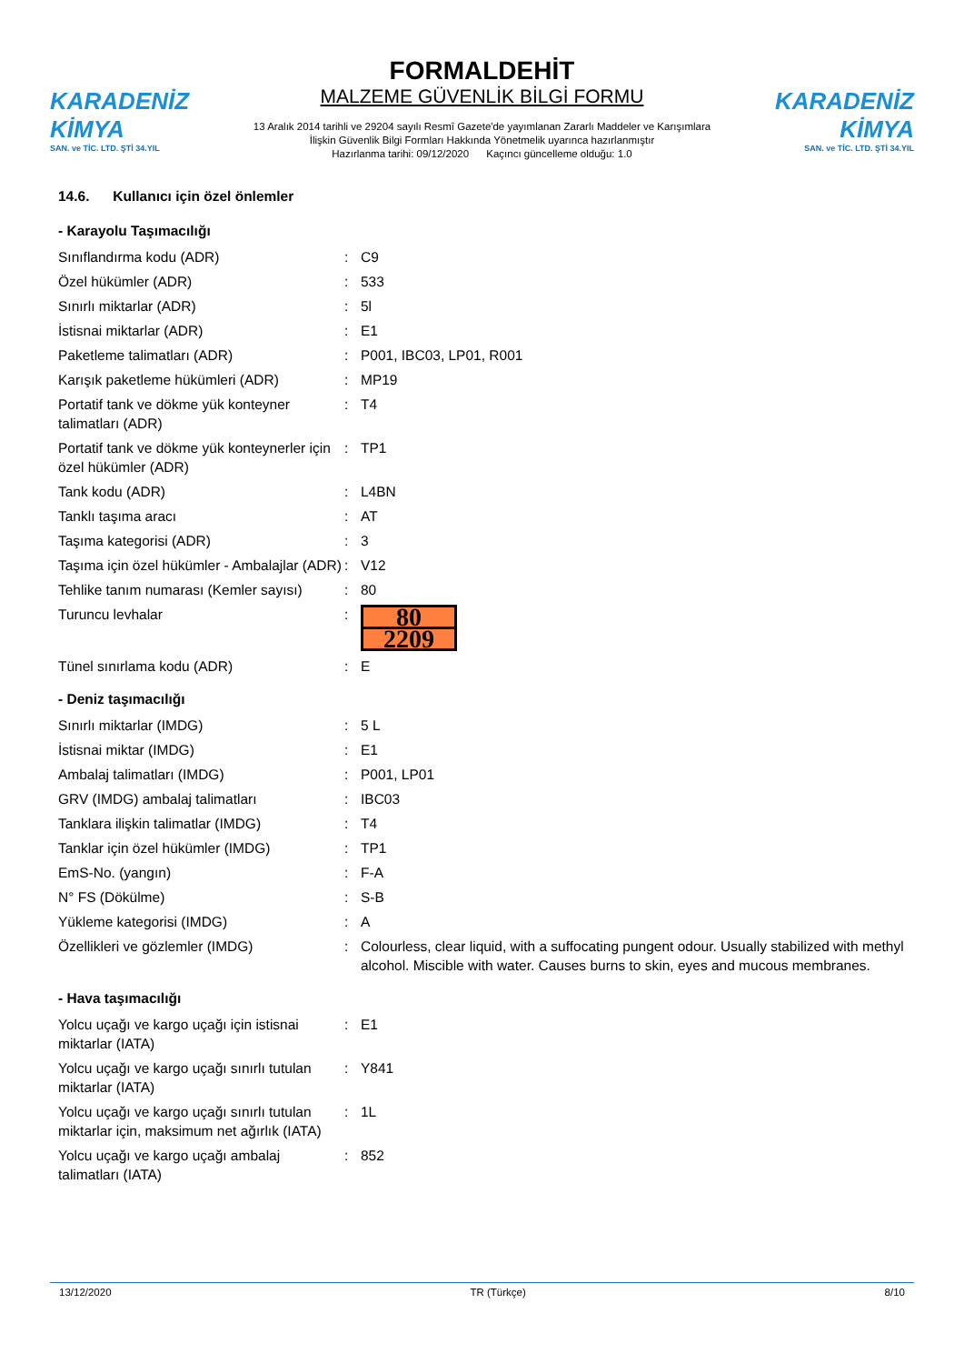KARADENİZ KİMYA
SAN. ve TİC. LTD. ŞTİ 34.YIL
FORMALDEHİT
MALZEME GÜVENLİK BİLGİ FORMU
13 Aralık 2014 tarihli ve 29204 sayılı Resmî Gazete'de yayımlanan Zararlı Maddeler ve Karışımlara İlişkin Güvenlik Bilgi Formları Hakkında Yönetmelik uyarınca hazırlanmıştır
Hazırlanma tarihi: 09/12/2020 Kaçıncı güncelleme olduğu: 1.0
KARADENİZ KİMYA
SAN. ve TİC. LTD. ŞTİ 34.YIL
14.6. Kullanıcı için özel önlemler
- Karayolu Taşımacılığı
| Sınıflandırma kodu (ADR) | : | C9 |
| Özel hükümler (ADR) | : | 533 |
| Sınırlı miktarlar (ADR) | : | 5l |
| İstisnai miktarlar (ADR) | : | E1 |
| Paketleme talimatları (ADR) | : | P001, IBC03, LP01, R001 |
| Karışık paketleme hükümleri (ADR) | : | MP19 |
| Portatif tank ve dökme yük konteyner talimatları (ADR) | : | T4 |
| Portatif tank ve dökme yük konteynerler için özel hükümler (ADR) | : | TP1 |
| Tank kodu (ADR) | : | L4BN |
| Tanklı taşıma aracı | : | AT |
| Taşıma kategorisi (ADR) | : | 3 |
| Taşıma için özel hükümler - Ambalajlar (ADR) | : | V12 |
| Tehlike tanım numarası (Kemler sayısı) | : | 80 |
| Turuncu levhalar | : | 80 2209 |
| Tünel sınırlama kodu (ADR) | : | E |
- Deniz taşımacılığı
| Sınırlı miktarlar (IMDG) | : | 5 L |
| İstisnai miktar (IMDG) | : | E1 |
| Ambalaj talimatları (IMDG) | : | P001, LP01 |
| GRV (IMDG) ambalaj talimatları | : | IBC03 |
| Tanklara ilişkin talimatlar (IMDG) | : | T4 |
| Tanklar için özel hükümler (IMDG) | : | TP1 |
| EmS-No. (yangın) | : | F-A |
| N° FS (Dökülme) | : | S-B |
| Yükleme kategorisi (IMDG) | : | A |
| Özellikleri ve gözlemler (IMDG) | : | Colourless, clear liquid, with a suffocating pungent odour. Usually stabilized with methyl alcohol. Miscible with water. Causes burns to skin, eyes and mucous membranes. |
- Hava taşımacılığı
| Yolcu uçağı ve kargo uçağı için istisnai miktarlar (IATA) | : | E1 |
| Yolcu uçağı ve kargo uçağı sınırlı tutulan miktarlar (IATA) | : | Y841 |
| Yolcu uçağı ve kargo uçağı sınırlı tutulan miktarlar için, maksimum net ağırlık (IATA) | : | 1L |
| Yolcu uçağı ve kargo uçağı ambalaj talimatları (IATA) | : | 852 |
13/12/2020 TR (Türkçe) 8/10